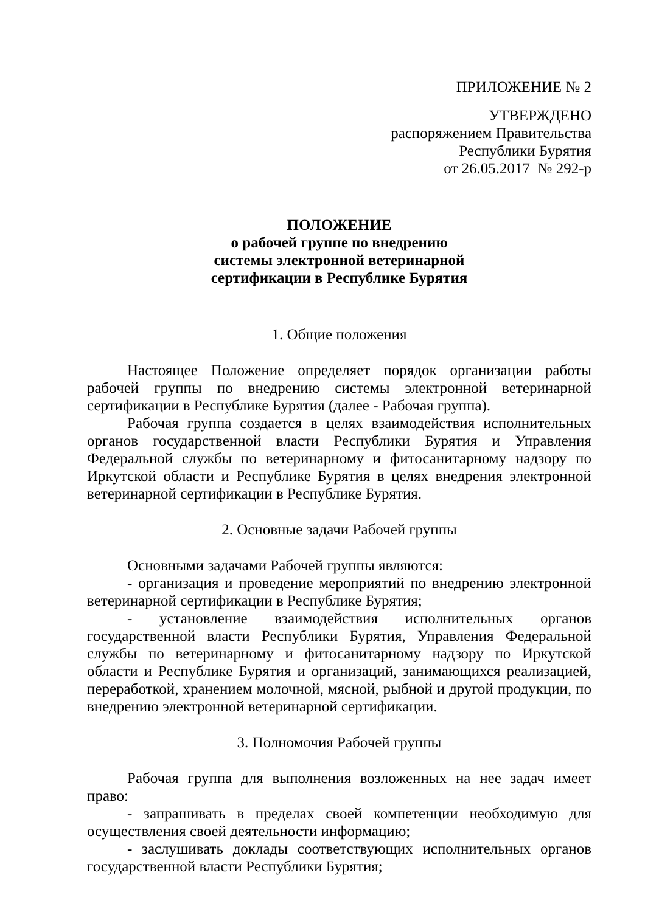ПРИЛОЖЕНИЕ № 2
УТВЕРЖДЕНО
распоряжением Правительства
Республики Бурятия
от 26.05.2017 № 292-р
ПОЛОЖЕНИЕ
о рабочей группе по внедрению
системы электронной ветеринарной
сертификации в Республике Бурятия
1. Общие положения
Настоящее Положение определяет порядок организации работы рабочей группы по внедрению системы электронной ветеринарной сертификации в Республике Бурятия (далее - Рабочая группа).
Рабочая группа создается в целях взаимодействия исполнительных органов государственной власти Республики Бурятия и Управления Федеральной службы по ветеринарному и фитосанитарному надзору по Иркутской области и Республике Бурятия в целях внедрения электронной ветеринарной сертификации в Республике Бурятия.
2. Основные задачи Рабочей группы
Основными задачами Рабочей группы являются:
- организация и проведение мероприятий по внедрению электронной ветеринарной сертификации в Республике Бурятия;
- установление взаимодействия исполнительных органов государственной власти Республики Бурятия, Управления Федеральной службы по ветеринарному и фитосанитарному надзору по Иркутской области и Республике Бурятия и организаций, занимающихся реализацией, переработкой, хранением молочной, мясной, рыбной и другой продукции, по внедрению электронной ветеринарной сертификации.
3. Полномочия Рабочей группы
Рабочая группа для выполнения возложенных на нее задач имеет право:
- запрашивать в пределах своей компетенции необходимую для осуществления своей деятельности информацию;
- заслушивать доклады соответствующих исполнительных органов государственной власти Республики Бурятия;